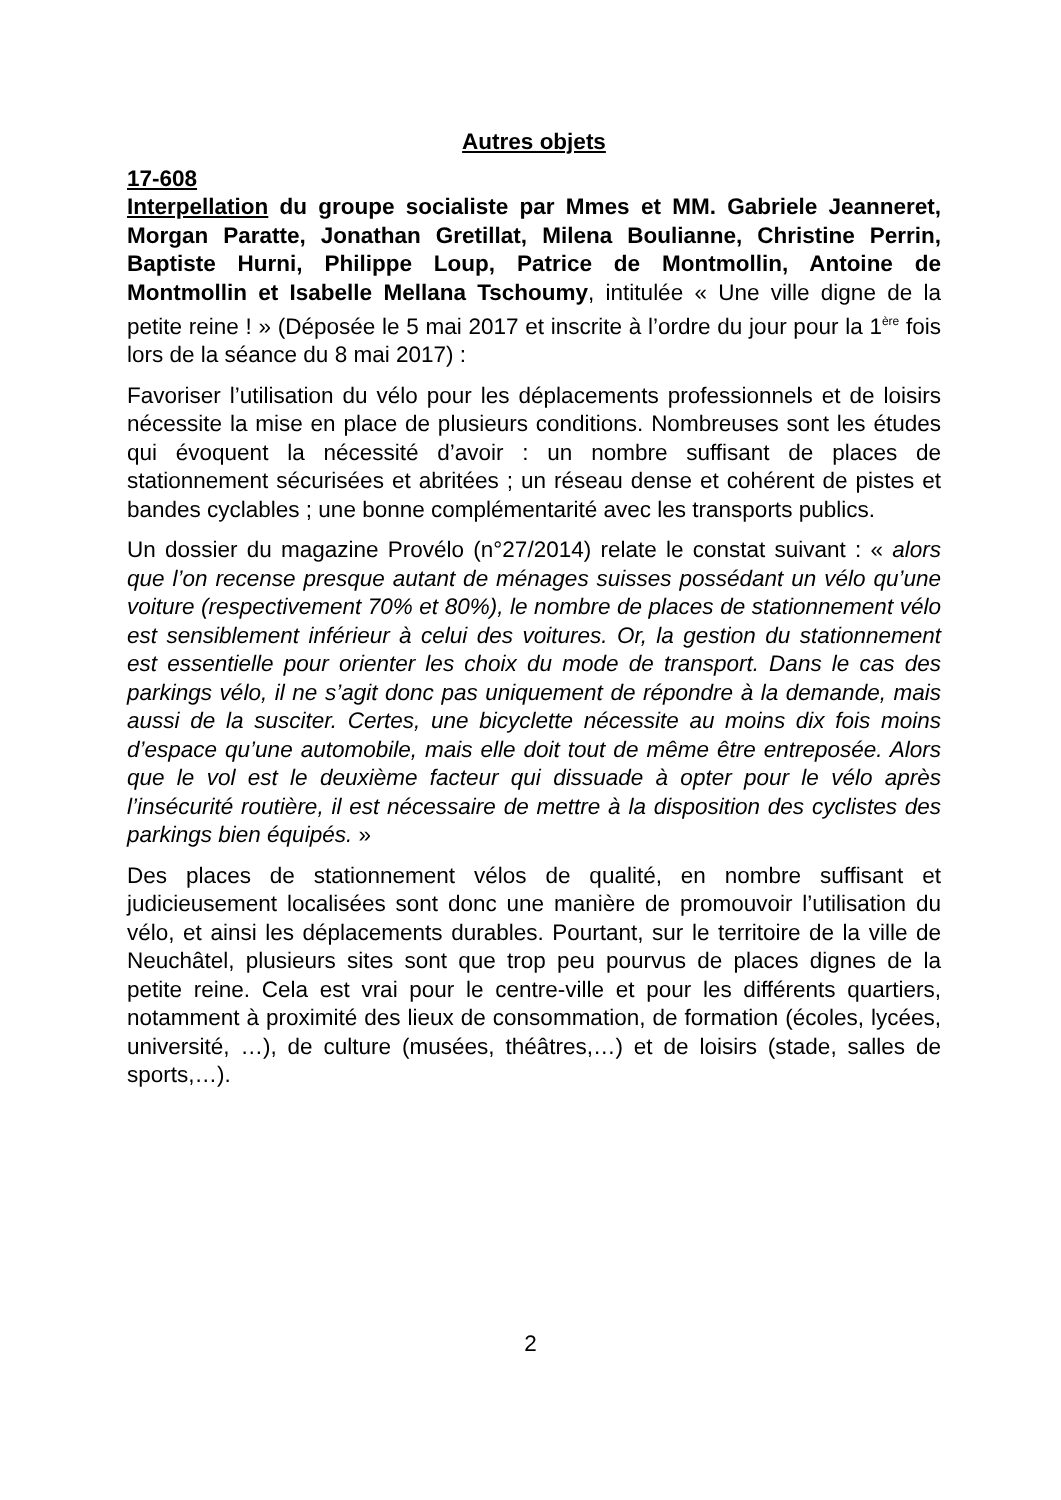Autres objets
17-608
Interpellation du groupe socialiste par Mmes et MM. Gabriele Jeanneret, Morgan Paratte, Jonathan Gretillat, Milena Boulianne, Christine Perrin, Baptiste Hurni, Philippe Loup, Patrice de Montmollin, Antoine de Montmollin et Isabelle Mellana Tschoumy, intitulée « Une ville digne de la petite reine ! » (Déposée le 5 mai 2017 et inscrite à l’ordre du jour pour la 1<sup>ère</sup> fois lors de la séance du 8 mai 2017) :
Favoriser l’utilisation du vélo pour les déplacements professionnels et de loisirs nécessite la mise en place de plusieurs conditions. Nombreuses sont les études qui évoquent la nécessité d’avoir : un nombre suffisant de places de stationnement sécurisées et abritées ; un réseau dense et cohérent de pistes et bandes cyclables ; une bonne complémentarité avec les transports publics.
Un dossier du magazine Provélo (n°27/2014) relate le constat suivant : « alors que l’on recense presque autant de ménages suisses possédant un vélo qu’une voiture (respectivement 70% et 80%), le nombre de places de stationnement vélo est sensiblement inférieur à celui des voitures. Or, la gestion du stationnement est essentielle pour orienter les choix du mode de transport. Dans le cas des parkings vélo, il ne s’agit donc pas uniquement de répondre à la demande, mais aussi de la susciter. Certes, une bicyclette nécessite au moins dix fois moins d’espace qu’une automobile, mais elle doit tout de même être entreposée. Alors que le vol est le deuxième facteur qui dissuade à opter pour le vélo après l’insécurité routière, il est nécessaire de mettre à la disposition des cyclistes des parkings bien équipés. »
Des places de stationnement vélos de qualité, en nombre suffisant et judicieusement localisées sont donc une manière de promouvoir l’utilisation du vélo, et ainsi les déplacements durables. Pourtant, sur le territoire de la ville de Neuchâtel, plusieurs sites sont que trop peu pourvus de places dignes de la petite reine. Cela est vrai pour le centre-ville et pour les différents quartiers, notamment à proximité des lieux de consommation, de formation (écoles, lycées, université, …), de culture (musées, théâtres,…) et de loisirs (stade, salles de sports,…).
2